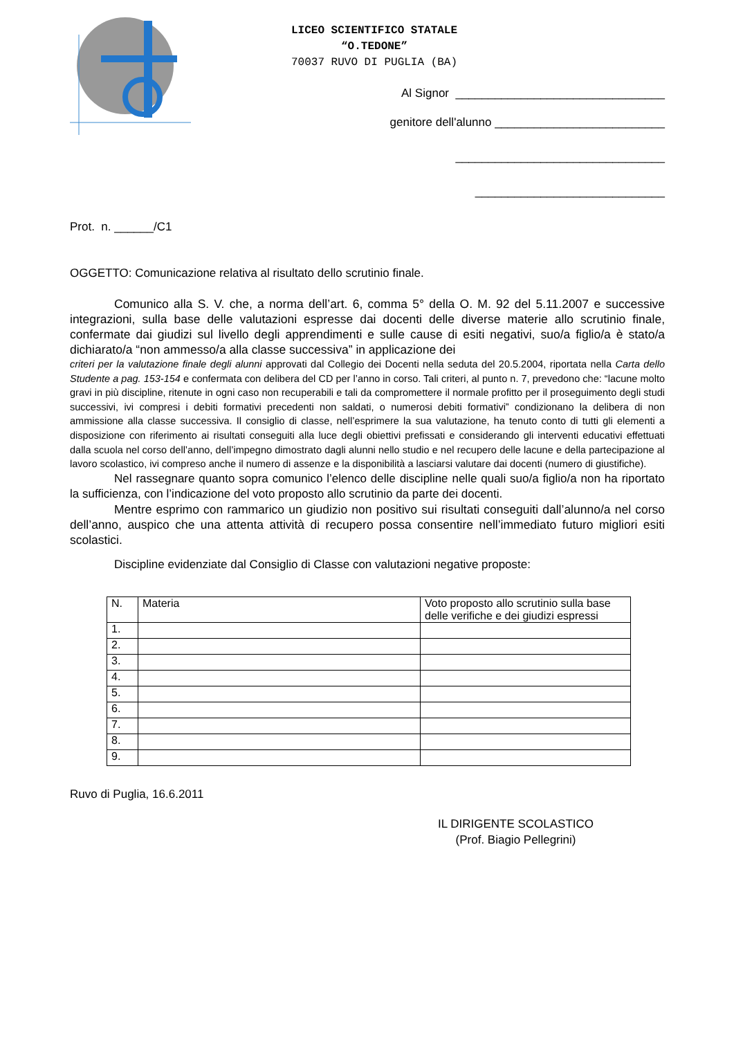LICEO SCIENTIFICO STATALE
“O.TEDONE”
70037 RUVO DI PUGLIA (BA)
Al Signor ________________________________
genitore dell'alunno __________________________
________________________________
_____________________________
Prot. n. ______/C1
OGGETTO: Comunicazione relativa al risultato dello scrutinio finale.
Comunico alla S. V. che, a norma dell’art. 6, comma 5° della O. M. 92 del 5.11.2007 e successive integrazioni, sulla base delle valutazioni espresse dai docenti delle diverse materie allo scrutinio finale, confermate dai giudizi sul livello degli apprendimenti e sulle cause di esiti negativi, suo/a figlio/a è stato/a dichiarato/a “non ammesso/a alla classe successiva” in applicazione dei
criteri per la valutazione finale degli alunni approvati dal Collegio dei Docenti nella seduta del 20.5.2004, riportata nella Carta dello Studente a pag. 153-154 e confermata con delibera del CD per l’anno in corso. Tali criteri, al punto n. 7, prevedono che: “lacune molto gravi in più discipline, ritenute in ogni caso non recuperabili e tali da compromettere il normale profitto per il proseguimento degli studi successivi, ivi compresi i debiti formativi precedenti non saldati, o numerosi debiti formativi” condizionano la delibera di non ammissione alla classe successiva. Il consiglio di classe, nell’esprimere la sua valutazione, ha tenuto conto di tutti gli elementi a disposizione con riferimento ai risultati conseguiti alla luce degli obiettivi prefissati e considerando gli interventi educativi effettuati dalla scuola nel corso dell’anno, dell’impegno dimostrato dagli alunni nello studio e nel recupero delle lacune e della partecipazione al lavoro scolastico, ivi compreso anche il numero di assenze e la disponibilità a lasciarsi valutare dai docenti (numero di giustifiche).
Nel rassegnare quanto sopra comunico l’elenco delle discipline nelle quali suo/a figlio/a non ha riportato la sufficienza, con l’indicazione del voto proposto allo scrutinio da parte dei docenti.
Mentre esprimo con rammarico un giudizio non positivo sui risultati conseguiti dall’alunno/a nel corso dell’anno, auspico che una attenta attività di recupero possa consentire nell’immediato futuro migliori esiti scolastici.
Discipline evidenziate dal Consiglio di Classe con valutazioni negative proposte:
| N. | Materia | Voto proposto allo scrutinio sulla base delle verifiche e dei giudizi espressi |
| --- | --- | --- |
| 1. | | |
| 2. | | |
| 3. | | |
| 4. | | |
| 5. | | |
| 6. | | |
| 7. | | |
| 8. | | |
| 9. | | |
Ruvo di Puglia, 16.6.2011
IL DIRIGENTE SCOLASTICO
(Prof. Biagio Pellegrini)